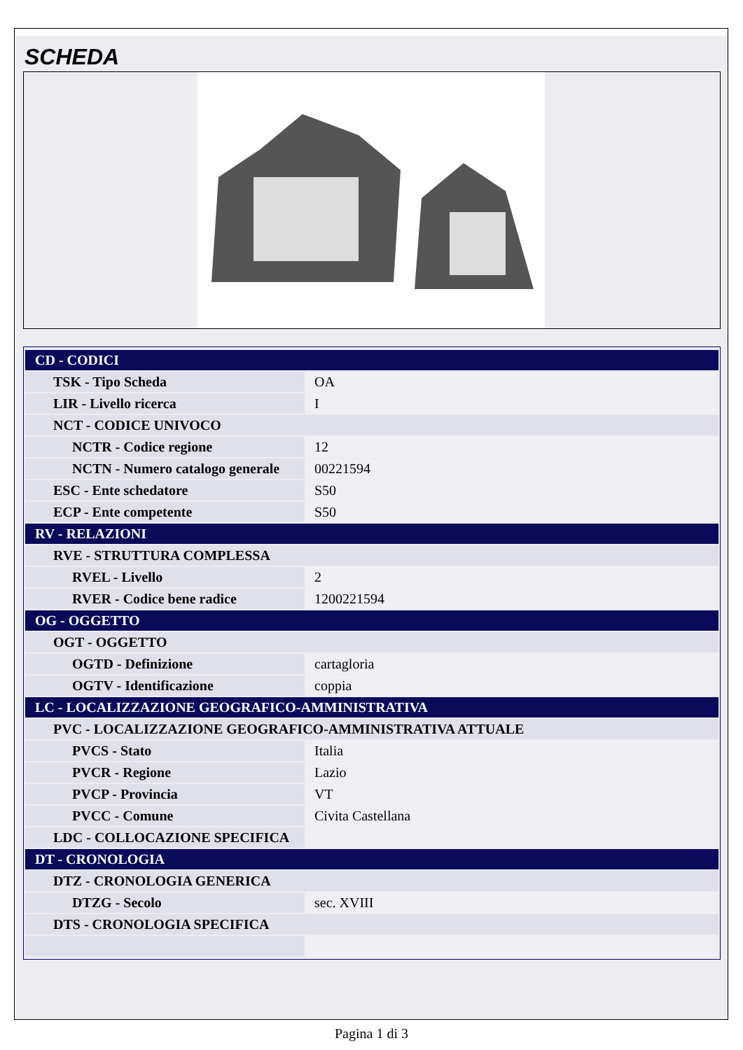SCHEDA
| CD - CODICI | |
| TSK - Tipo Scheda | OA |
| LIR - Livello ricerca | I |
| NCT - CODICE UNIVOCO | |
| NCTR - Codice regione | 12 |
| NCTN - Numero catalogo generale | 00221594 |
| ESC - Ente schedatore | S50 |
| ECP - Ente competente | S50 |
| RV - RELAZIONI | |
| RVE - STRUTTURA COMPLESSA | |
| RVEL - Livello | 2 |
| RVER - Codice bene radice | 1200221594 |
| OG - OGGETTO | |
| OGT - OGGETTO | |
| OGTD - Definizione | cartagloria |
| OGTV - Identificazione | coppia |
| LC - LOCALIZZAZIONE GEOGRAFICO-AMMINISTRATIVA | |
| PVC - LOCALIZZAZIONE GEOGRAFICO-AMMINISTRATIVA ATTUALE | |
| PVCS - Stato | Italia |
| PVCR - Regione | Lazio |
| PVCP - Provincia | VT |
| PVCC - Comune | Civita Castellana |
| LDC - COLLOCAZIONE SPECIFICA | |
| DT - CRONOLOGIA | |
| DTZ - CRONOLOGIA GENERICA | |
| DTZG - Secolo | sec. XVIII |
| DTS - CRONOLOGIA SPECIFICA | |
Pagina 1 di 3